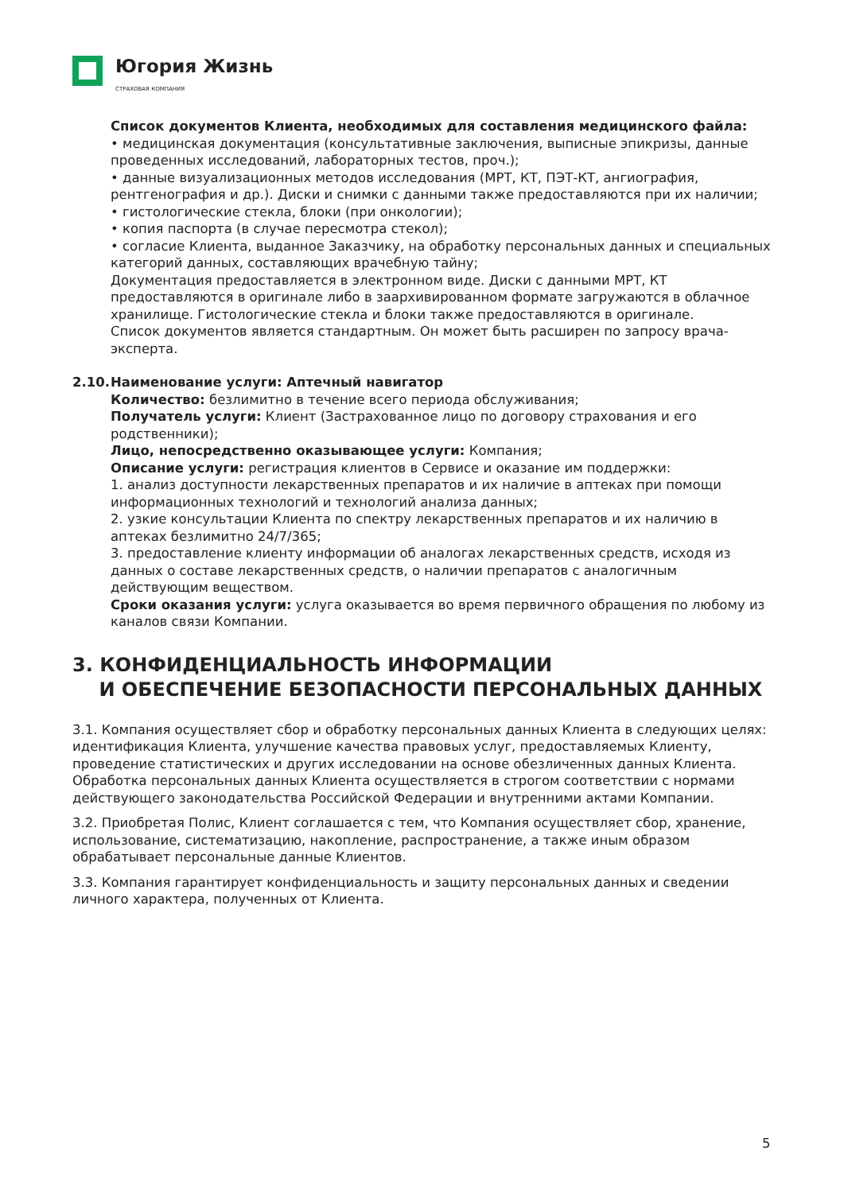Югория Жизнь
СТРАХОВАЯ КОМПАНИЯ
Список документов Клиента, необходимых для составления медицинского файла:
• медицинская документация (консультативные заключения, выписные эпикризы, данные проведенных исследований, лабораторных тестов, проч.);
• данные визуализационных методов исследования (МРТ, КТ, ПЭТ-КТ, ангиография, рентгенография и др.). Диски и снимки с данными также предоставляются при их наличии;
• гистологические стекла, блоки (при онкологии);
• копия паспорта (в случае пересмотра стекол);
• согласие Клиента, выданное Заказчику, на обработку персональных данных и специальных категорий данных, составляющих врачебную тайну;
Документация предоставляется в электронном виде. Диски с данными МРТ, КТ предоставляются в оригинале либо в заархивированном формате загружаются в облачное хранилище. Гистологические стекла и блоки также предоставляются в оригинале.
Список документов является стандартным. Он может быть расширен по запросу врача-эксперта.
2.10. Наименование услуги: Аптечный навигатор
Количество: безлимитно в течение всего периода обслуживания;
Получатель услуги: Клиент (Застрахованное лицо по договору страхования и его родственники);
Лицо, непосредственно оказывающее услуги: Компания;
Описание услуги: регистрация клиентов в Сервисе и оказание им поддержки:
1. анализ доступности лекарственных препаратов и их наличие в аптеках при помощи информационных технологий и технологий анализа данных;
2. узкие консультации Клиента по спектру лекарственных препаратов и их наличию в аптеках безлимитно 24/7/365;
3. предоставление клиенту информации об аналогах лекарственных средств, исходя из данных о составе лекарственных средств, о наличии препаратов с аналогичным действующим веществом.
Сроки оказания услуги: услуга оказывается во время первичного обращения по любому из каналов связи Компании.
3. КОНФИДЕНЦИАЛЬНОСТЬ ИНФОРМАЦИИ
И ОБЕСПЕЧЕНИЕ БЕЗОПАСНОСТИ ПЕРСОНАЛЬНЫХ ДАННЫХ
3.1. Компания осуществляет сбор и обработку персональных данных Клиента в следующих целях: идентификация Клиента, улучшение качества правовых услуг, предоставляемых Клиенту, проведение статистических и других исследовании на основе обезличенных данных Клиента.
Обработка персональных данных Клиента осуществляется в строгом соответствии с нормами действующего законодательства Российской Федерации и внутренними актами Компании.
3.2. Приобретая Полис, Клиент соглашается с тем, что Компания осуществляет сбор, хранение, использование, систематизацию, накопление, распространение, а также иным образом обрабатывает персональные данные Клиентов.
3.3. Компания гарантирует конфиденциальность и защиту персональных данных и сведении личного характера, полученных от Клиента.
5